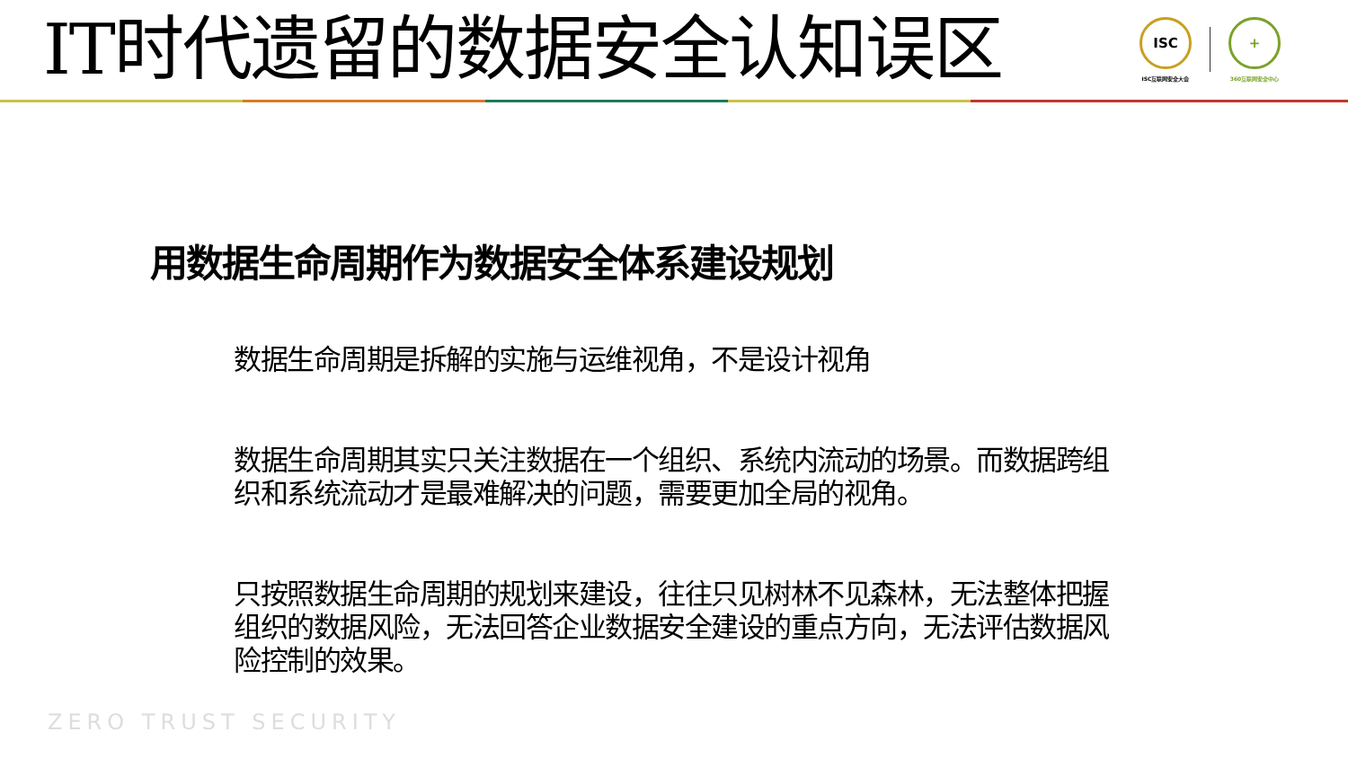IT时代遗留的数据安全认知误区
ISC
ISC互联网安全大会
+
360互联网安全中心
用数据生命周期作为数据安全体系建设规划
数据生命周期是拆解的实施与运维视角，不是设计视角
数据生命周期其实只关注数据在一个组织、系统内流动的场景。而数据跨组织和系统流动才是最难解决的问题，需要更加全局的视角。
只按照数据生命周期的规划来建设，往往只见树林不见森林，无法整体把握组织的数据风险，无法回答企业数据安全建设的重点方向，无法评估数据风险控制的效果。
ZERO TRUST SECURITY